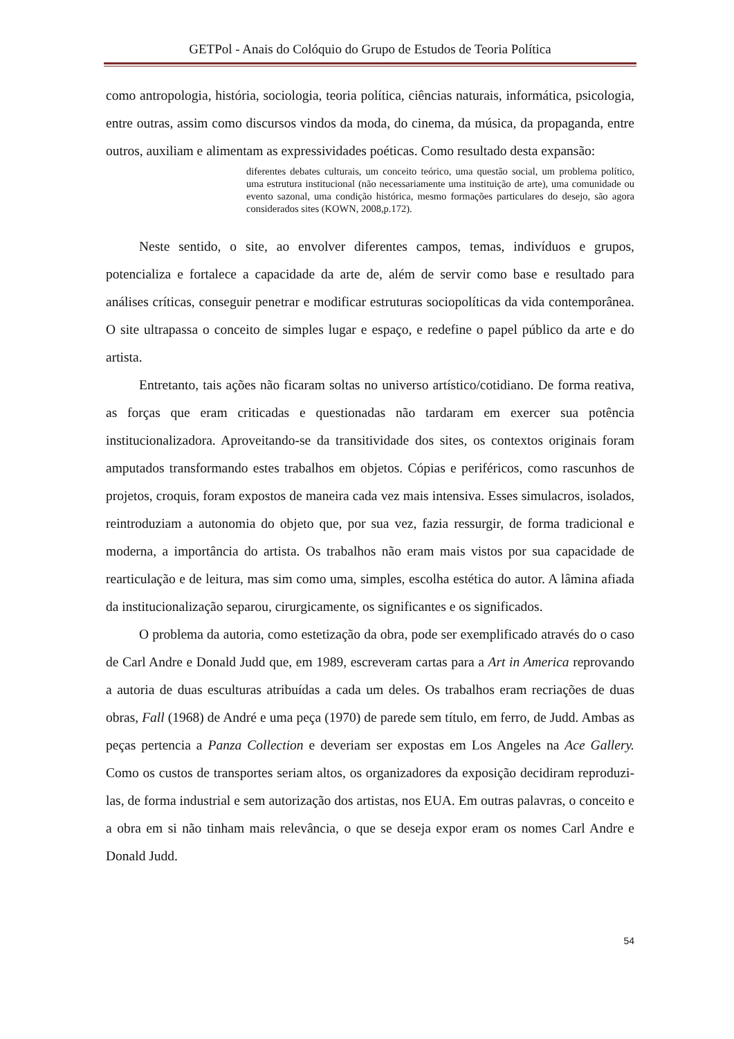GETPol - Anais do Colóquio do Grupo de Estudos de Teoria Política
como antropologia, história, sociologia, teoria política, ciências naturais, informática, psicologia, entre outras, assim como discursos vindos da moda, do cinema, da música, da propaganda, entre outros, auxiliam e alimentam as expressividades poéticas. Como resultado desta expansão:
diferentes debates culturais, um conceito teórico, uma questão social, um problema político, uma estrutura institucional (não necessariamente uma instituição de arte), uma comunidade ou evento sazonal, uma condição histórica, mesmo formações particulares do desejo, são agora considerados sites (KOWN, 2008,p.172).
Neste sentido, o site, ao envolver diferentes campos, temas, indivíduos e grupos, potencializa e fortalece a capacidade da arte de, além de servir como base e resultado para análises críticas, conseguir penetrar e modificar estruturas sociopolíticas da vida contemporânea. O site ultrapassa o conceito de simples lugar e espaço, e redefine o papel público da arte e do artista.
Entretanto, tais ações não ficaram soltas no universo artístico/cotidiano. De forma reativa, as forças que eram criticadas e questionadas não tardaram em exercer sua potência institucionalizadora. Aproveitando-se da transitividade dos sites, os contextos originais foram amputados transformando estes trabalhos em objetos. Cópias e periféricos, como rascunhos de projetos, croquis, foram expostos de maneira cada vez mais intensiva. Esses simulacros, isolados, reintroduziam a autonomia do objeto que, por sua vez, fazia ressurgir, de forma tradicional e moderna, a importância do artista. Os trabalhos não eram mais vistos por sua capacidade de rearticulação e de leitura, mas sim como uma, simples, escolha estética do autor. A lâmina afiada da institucionalização separou, cirurgicamente, os significantes e os significados.
O problema da autoria, como estetização da obra, pode ser exemplificado através do o caso de Carl Andre e Donald Judd que, em 1989, escreveram cartas para a Art in America reprovando a autoria de duas esculturas atribuídas a cada um deles. Os trabalhos eram recriações de duas obras, Fall (1968) de André e uma peça (1970) de parede sem título, em ferro, de Judd. Ambas as peças pertencia a Panza Collection e deveriam ser expostas em Los Angeles na Ace Gallery. Como os custos de transportes seriam altos, os organizadores da exposição decidiram reproduzi-las, de forma industrial e sem autorização dos artistas, nos EUA. Em outras palavras, o conceito e a obra em si não tinham mais relevância, o que se deseja expor eram os nomes Carl Andre e Donald Judd.
54